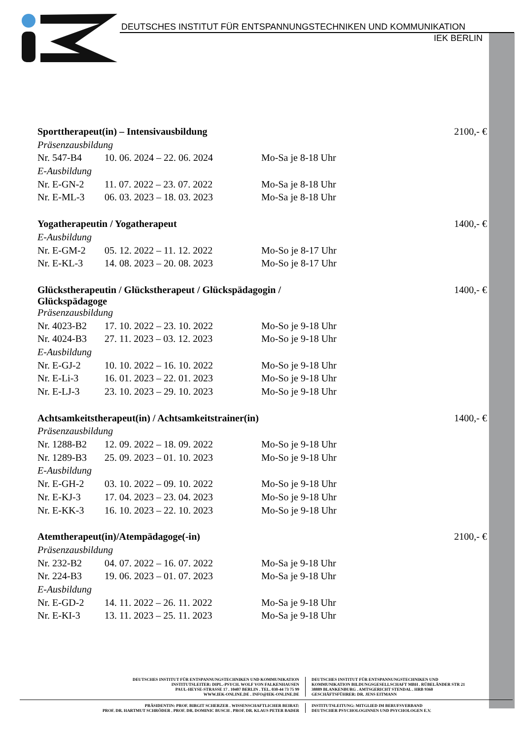DEUTSCHES INSTITUT FÜR ENTSPANNUNGSTECHNIKEN UND KOMMUNIKATION
IEK BERLIN
| Sporttherapeut(in) – Intensivausbildung | | | 2100,- € |
| Präsenzausbildung | | | |
| Nr. 547-B4 | 10. 06. 2024 – 22. 06. 2024 | Mo-Sa je 8-18 Uhr | |
| E-Ausbildung | | | |
| Nr. E-GN-2 | 11. 07. 2022 – 23. 07. 2022 | Mo-Sa je 8-18 Uhr | |
| Nr. E-ML-3 | 06. 03. 2023 – 18. 03. 2023 | Mo-Sa je 8-18 Uhr | |
| Yogatherapeutin / Yogatherapeut | | | 1400,- € |
| E-Ausbildung | | | |
| Nr. E-GM-2 | 05. 12. 2022 – 11. 12. 2022 | Mo-So je 8-17 Uhr | |
| Nr. E-KL-3 | 14. 08. 2023 – 20. 08. 2023 | Mo-So je 8-17 Uhr | |
| Glückstherapeutin / Glückstherapeut / Glückspädagogin / Glückspädagoge | | | 1400,- € |
| Präsenzausbildung | | | |
| Nr. 4023-B2 | 17. 10. 2022 – 23. 10. 2022 | Mo-So je 9-18 Uhr | |
| Nr. 4024-B3 | 27. 11. 2023 – 03. 12. 2023 | Mo-So je 9-18 Uhr | |
| E-Ausbildung | | | |
| Nr. E-GJ-2 | 10. 10. 2022 – 16. 10. 2022 | Mo-So je 9-18 Uhr | |
| Nr. E-Li-3 | 16. 01. 2023 – 22. 01. 2023 | Mo-So je 9-18 Uhr | |
| Nr. E-LJ-3 | 23. 10. 2023 – 29. 10. 2023 | Mo-So je 9-18 Uhr | |
| Achtsamkeitstherapeut(in) / Achtsamkeitstrainer(in) | | | 1400,- € |
| Präsenzausbildung | | | |
| Nr. 1288-B2 | 12. 09. 2022 – 18. 09. 2022 | Mo-So je 9-18 Uhr | |
| Nr. 1289-B3 | 25. 09. 2023 – 01. 10. 2023 | Mo-So je 9-18 Uhr | |
| E-Ausbildung | | | |
| Nr. E-GH-2 | 03. 10. 2022 – 09. 10. 2022 | Mo-So je 9-18 Uhr | |
| Nr. E-KJ-3 | 17. 04. 2023 – 23. 04. 2023 | Mo-So je 9-18 Uhr | |
| Nr. E-KK-3 | 16. 10. 2023 – 22. 10. 2023 | Mo-So je 9-18 Uhr | |
| Atemtherapeut(in)/Atempädagoge(-in) | | | 2100,- € |
| Präsenzausbildung | | | |
| Nr. 232-B2 | 04. 07. 2022 – 16. 07. 2022 | Mo-Sa je 9-18 Uhr | |
| Nr. 224-B3 | 19. 06. 2023 – 01. 07. 2023 | Mo-Sa je 9-18 Uhr | |
| E-Ausbildung | | | |
| Nr. E-GD-2 | 14. 11. 2022 – 26. 11. 2022 | Mo-Sa je 9-18 Uhr | |
| Nr. E-KI-3 | 13. 11. 2023 – 25. 11. 2023 | Mo-Sa je 9-18 Uhr | |
DEUTSCHES INSTITUT FÜR ENTSPANNUNGSTECHNIKEN UND KOMMUNIKATION
INSTITUTSLEITER: DIPL.-PSYCH. WOLF VON FALKENHAUSEN
PAUL-HEYSE-STRASSE 17 . 10407 BERLIN . TEL. 030-44 73 75 99
WWW.IEK-ONLINE.DE . INFO@IEK-ONLINE.DE
DEUTSCHES INSTITUT FÜR ENTSPANNUNGSTECHNIKEN UND
KOMMUNIKATION BILDUNGSGESELLSCHAFT MBH . RÜBELÄNDER STR 21
38889 BLANKENBURG . AMTSGERICHT STENDAL . HRB 9360
GESCHÄFTSFÜHRER: DR. JENS EITMANN
PRÄSIDENTIN: PROF. BIRGIT SCHERZER . WISSENSCHAFTLICHER BEIRAT:
PROF. DR. HARTMUT SCHRÖDER . PROF. DR. DOMINIC BUSCH . PROF. DR. KLAUS PETER BADER
INSTITUTSLEITUNG: MITGLIED IM BERUFSVERBAND
DEUTSCHER PSYCHOLOGINNEN UND PSYCHOLOGEN E.V.